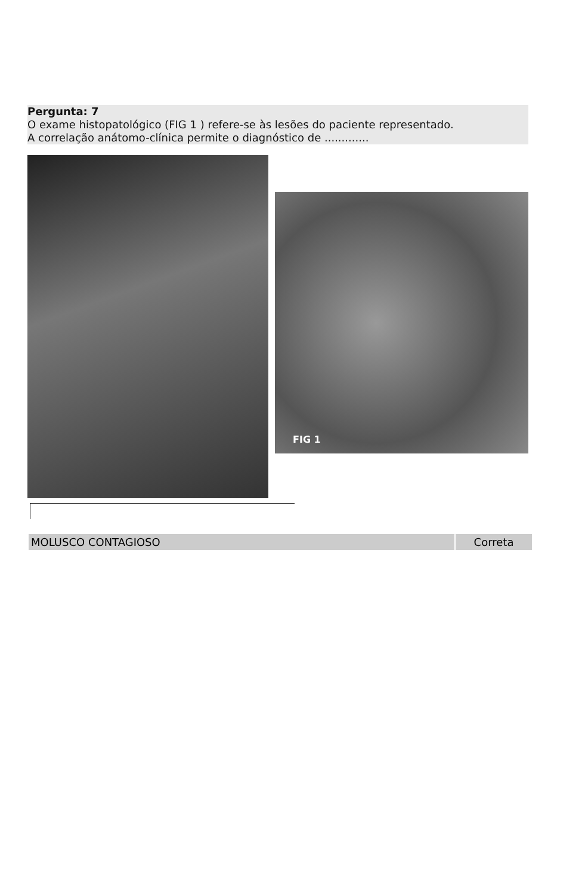Pergunta: 7
O exame histopatológico (FIG 1 ) refere-se às lesões do paciente representado.
A correlação anátomo-clínica permite o diagnóstico de .............
FIG 1
| MOLUSCO CONTAGIOSO | Correta |